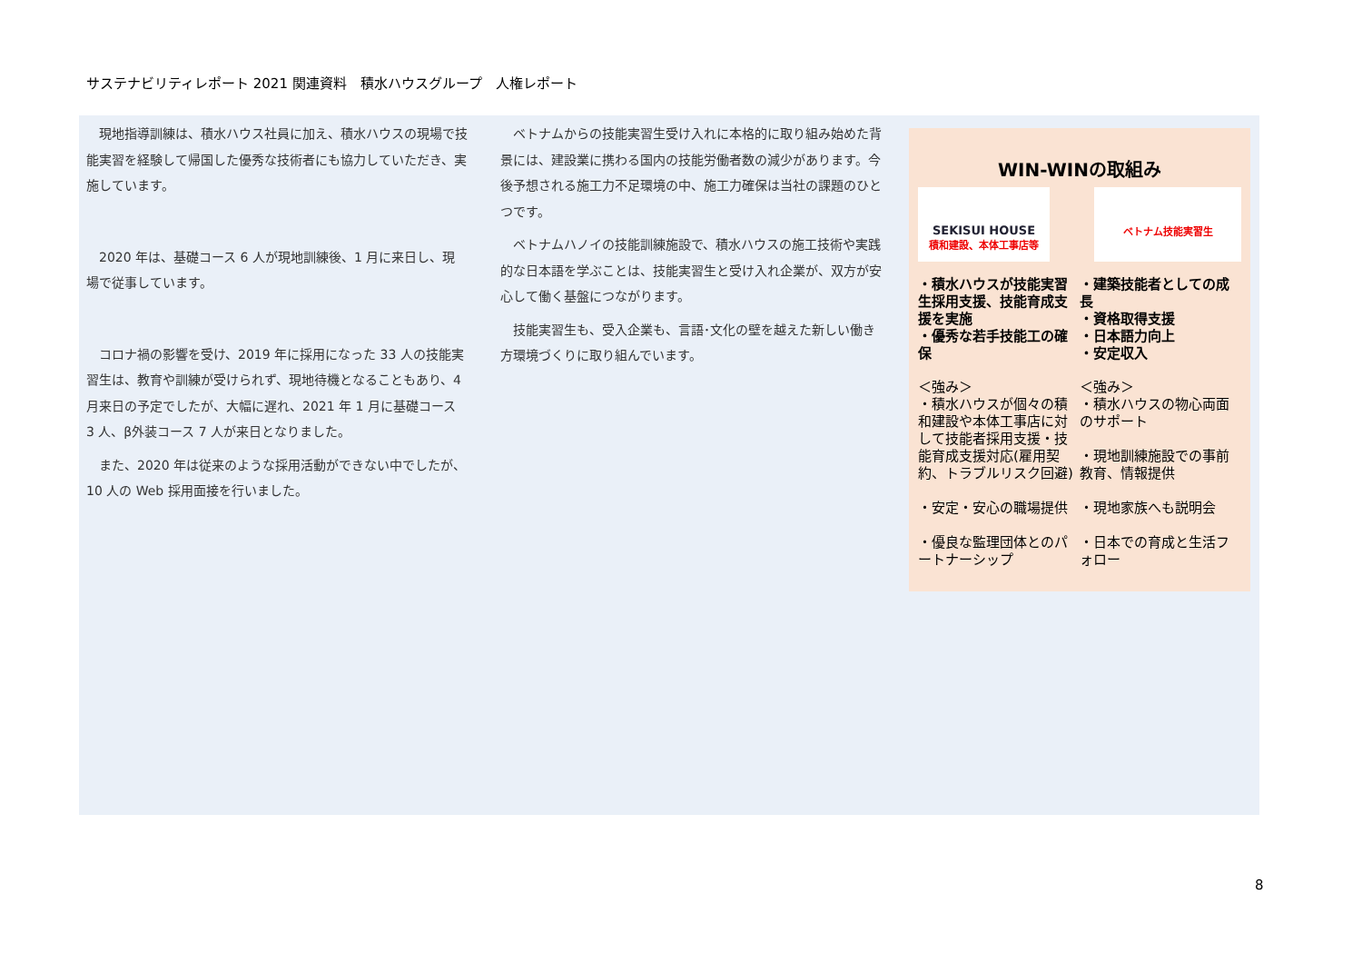サステナビリティレポート 2021 関連資料　積水ハウスグループ　人権レポート
現地指導訓練は、積水ハウス社員に加え、積水ハウスの現場で技能実習を経験して帰国した優秀な技術者にも協力していただき、実施しています。
2020 年は、基礎コース 6 人が現地訓練後、1 月に来日し、現場で従事しています。
コロナ禍の影響を受け、2019 年に採用になった 33 人の技能実習生は、教育や訓練が受けられず、現地待機となることもあり、4 月来日の予定でしたが、大幅に遅れ、2021 年 1 月に基礎コース 3 人、β外装コース 7 人が来日となりました。
また、2020 年は従来のような採用活動ができない中でしたが、10 人の Web 採用面接を行いました。
ベトナムからの技能実習生受け入れに本格的に取り組み始めた背景には、建設業に携わる国内の技能労働者数の減少があります。今後予想される施工力不足環境の中、施工力確保は当社の課題のひとつです。
ベトナムハノイの技能訓練施設で、積水ハウスの施工技術や実践的な日本語を学ぶことは、技能実習生と受け入れ企業が、双方が安心して働く基盤につながります。
技能実習生も、受入企業も、言語･文化の壁を越えた新しい働き方環境づくりに取り組んでいます。
WIN-WINの取組み
SEKISUI HOUSE
積和建設、本体工事店等
ベトナム技能実習生
・積水ハウスが技能実習生採用支援、技能育成支援を実施
・優秀な若手技能工の確保
＜強み＞
・積水ハウスが個々の積和建設や本体工事店に対して技能者採用支援・技能育成支援対応(雇用契約、トラブルリスク回避)
・安定・安心の職場提供
・優良な監理団体とのパートナーシップ
・建築技能者としての成長
・資格取得支援
・日本語力向上
・安定収入
＜強み＞
・積水ハウスの物心両面のサポート
・現地訓練施設での事前教育、情報提供
・現地家族へも説明会
・日本での育成と生活フォロー
8